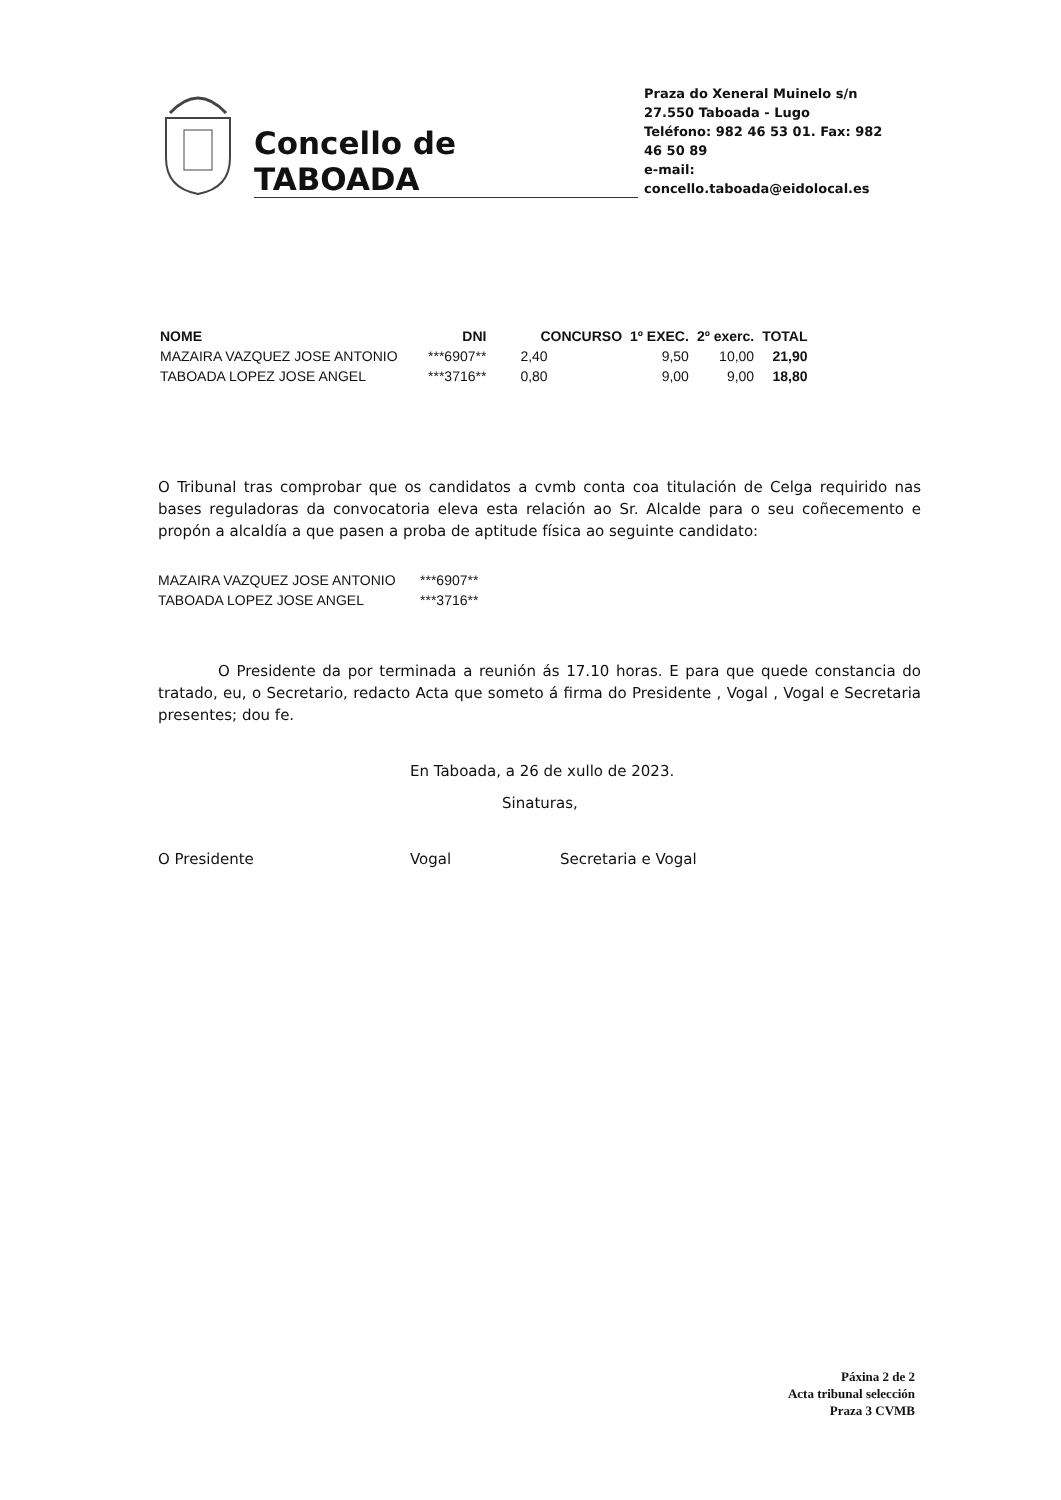Concello de TABOADA
Praza do Xeneral Muinelo s/n
27.550 Taboada - Lugo
Teléfono: 982 46 53 01. Fax: 982 46 50 89
e-mail: concello.taboada@eidolocal.es
| NOME | DNI | CONCURSO | 1º EXEC. | 2º exerc. | TOTAL |
| --- | --- | --- | --- | --- | --- |
| MAZAIRA VAZQUEZ JOSE ANTONIO | ***6907** | 2,40 | 9,50 | 10,00 | 21,90 |
| TABOADA LOPEZ JOSE ANGEL | ***3716** | 0,80 | 9,00 | 9,00 | 18,80 |
O Tribunal tras comprobar que os candidatos a cvmb conta coa titulación de Celga requirido nas bases reguladoras da convocatoria eleva esta relación ao Sr. Alcalde para o seu coñecemento e propón a alcaldía a que pasen a proba de aptitude física ao seguinte candidato:
MAZAIRA VAZQUEZ JOSE ANTONIO ***6907**
TABOADA LOPEZ JOSE ANGEL ***3716**
O Presidente da por terminada a reunión ás 17.10 horas. E para que quede constancia do tratado, eu, o Secretario, redacto Acta que someto á firma do Presidente , Vogal , Vogal e Secretaria presentes; dou fe.
En Taboada, a 26 de xullo de 2023.
Sinaturas,
O Presidente Vogal Secretaria e Vogal
Páxina 2 de 2
Acta tribunal selección
Praza 3 CVMB